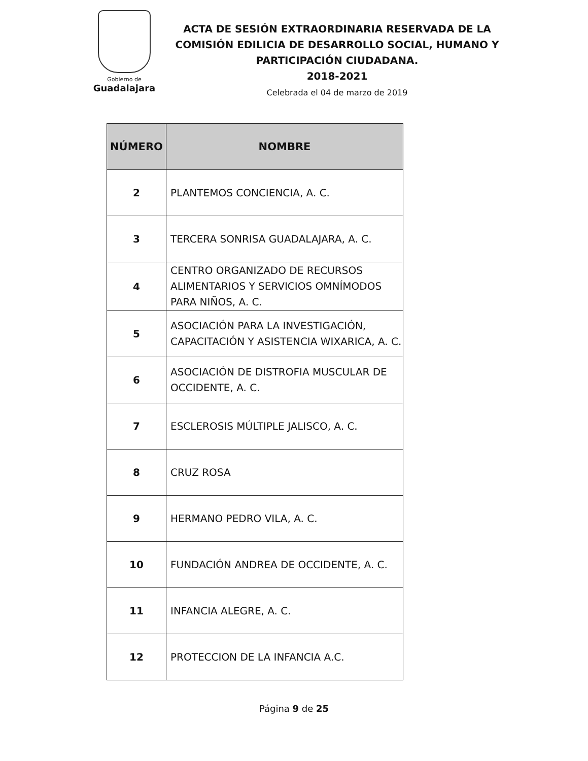Gobierno de
Guadalajara
ACTA DE SESIÓN EXTRAORDINARIA RESERVADA DE LA
COMISIÓN EDILICIA DE DESARROLLO SOCIAL, HUMANO Y
PARTICIPACIÓN CIUDADANA.
2018-2021
Celebrada el 04 de marzo de 2019
| NÚMERO | NOMBRE |
| --- | --- |
| 2 | PLANTEMOS CONCIENCIA, A. C. |
| 3 | TERCERA SONRISA GUADALAJARA, A. C. |
| 4 | CENTRO ORGANIZADO DE RECURSOS ALIMENTARIOS Y SERVICIOS OMNÍMODOS PARA NIÑOS, A. C. |
| 5 | ASOCIACIÓN PARA LA INVESTIGACIÓN, CAPACITACIÓN Y ASISTENCIA WIXARICA, A. C. |
| 6 | ASOCIACIÓN DE DISTROFIA MUSCULAR DE OCCIDENTE, A. C. |
| 7 | ESCLEROSIS MÚLTIPLE JALISCO, A. C. |
| 8 | CRUZ ROSA |
| 9 | HERMANO PEDRO VILA, A. C. |
| 10 | FUNDACIÓN ANDREA DE OCCIDENTE, A. C. |
| 11 | INFANCIA ALEGRE, A. C. |
| 12 | PROTECCION DE LA INFANCIA A.C. |
Página 9 de 25